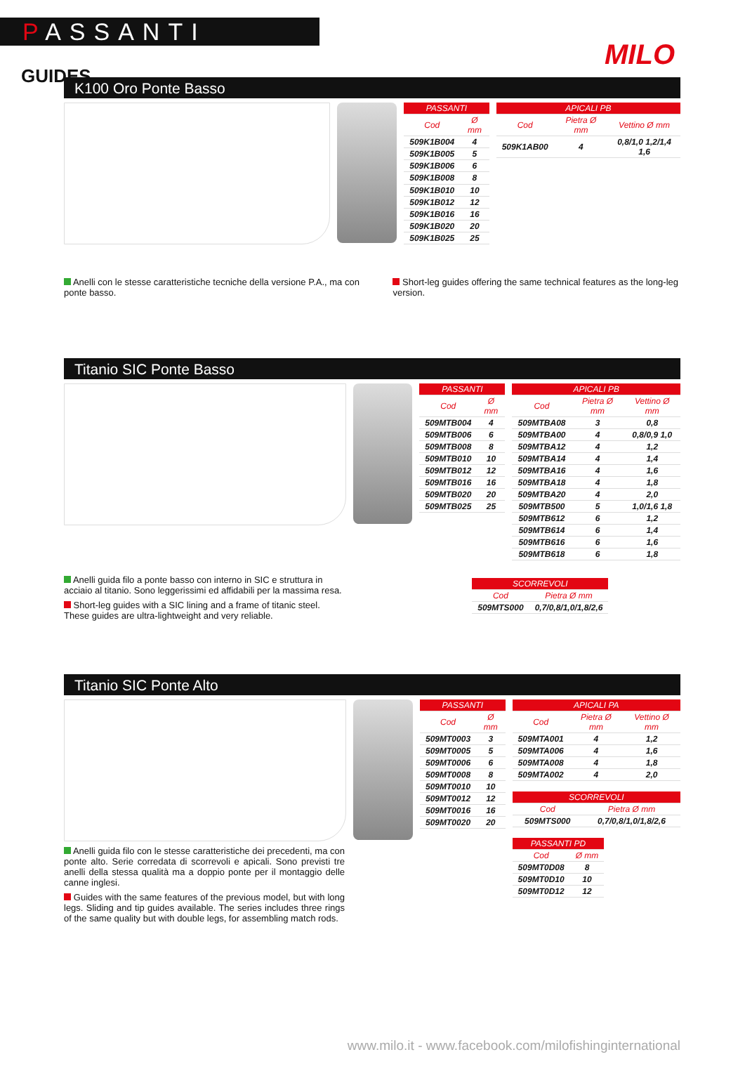PASSANTI
GUIDES
MILO
K100 Oro Ponte Basso
| PASSANTI | |
| --- | --- |
| Cod | Ø mm |
| 509K1B004 | 4 |
| 509K1B005 | 5 |
| 509K1B006 | 6 |
| 509K1B008 | 8 |
| 509K1B010 | 10 |
| 509K1B012 | 12 |
| 509K1B016 | 16 |
| 509K1B020 | 20 |
| 509K1B025 | 25 |
| APICALI PB | | |
| --- | --- | --- |
| Cod | Pietra Ø mm | Vettino Ø mm |
| 509K1AB00 | 4 | 0,8/1,0 1,2/1,4 1,6 |
Anelli con le stesse caratteristiche tecniche della versione P.A., ma con ponte basso.
Short-leg guides offering the same technical features as the long-leg version.
Titanio SIC Ponte Basso
Anelli guida filo a ponte basso con interno in SIC e struttura in acciaio al titanio. Sono leggerissimi ed affidabili per la massima resa.
Short-leg guides with a SIC lining and a frame of titanic steel. These guides are ultra-lightweight and very reliable.
| PASSANTI | |
| --- | --- |
| Cod | Ø mm |
| 509MTB004 | 4 |
| 509MTB006 | 6 |
| 509MTB008 | 8 |
| 509MTB010 | 10 |
| 509MTB012 | 12 |
| 509MTB016 | 16 |
| 509MTB020 | 20 |
| 509MTB025 | 25 |
| APICALI PB | | |
| --- | --- | --- |
| Cod | Pietra Ø mm | Vettino Ø mm |
| 509MTBA08 | 3 | 0,8 |
| 509MTBA00 | 4 | 0,8/0,9 1,0 |
| 509MTBA12 | 4 | 1,2 |
| 509MTBA14 | 4 | 1,4 |
| 509MTBA16 | 4 | 1,6 |
| 509MTBA18 | 4 | 1,8 |
| 509MTBA20 | 4 | 2,0 |
| 509MTB500 | 5 | 1,0/1,6 1,8 |
| 509MTB612 | 6 | 1,2 |
| 509MTB614 | 6 | 1,4 |
| 509MTB616 | 6 | 1,6 |
| 509MTB618 | 6 | 1,8 |
| SCORREVOLI | |
| --- | --- |
| Cod | Pietra Ø mm |
| 509MTS000 | 0,7/0,8/1,0/1,8/2,6 |
Titanio SIC Ponte Alto
Anelli guida filo con le stesse caratteristiche dei precedenti, ma con ponte alto. Serie corredata di scorrevoli e apicali. Sono previsti tre anelli della stessa qualità ma a doppio ponte per il montaggio delle canne inglesi.
Guides with the same features of the previous model, but with long legs. Sliding and tip guides available. The series includes three rings of the same quality but with double legs, for assembling match rods.
| PASSANTI | |
| --- | --- |
| Cod | Ø mm |
| 509MT0003 | 3 |
| 509MT0005 | 5 |
| 509MT0006 | 6 |
| 509MT0008 | 8 |
| 509MT0010 | 10 |
| 509MT0012 | 12 |
| 509MT0016 | 16 |
| 509MT0020 | 20 |
| APICALI PA | | |
| --- | --- | --- |
| Cod | Pietra Ø mm | Vettino Ø mm |
| 509MTA001 | 4 | 1,2 |
| 509MTA006 | 4 | 1,6 |
| 509MTA008 | 4 | 1,8 |
| 509MTA002 | 4 | 2,0 |
| SCORREVOLI | |
| --- | --- |
| Cod | Pietra Ø mm |
| 509MTS000 | 0,7/0,8/1,0/1,8/2,6 |
| PASSANTI PD | |
| --- | --- |
| Cod | Ø mm |
| 509MT0D08 | 8 |
| 509MT0D10 | 10 |
| 509MT0D12 | 12 |
www.milo.it - www.facebook.com/milofishinginternational